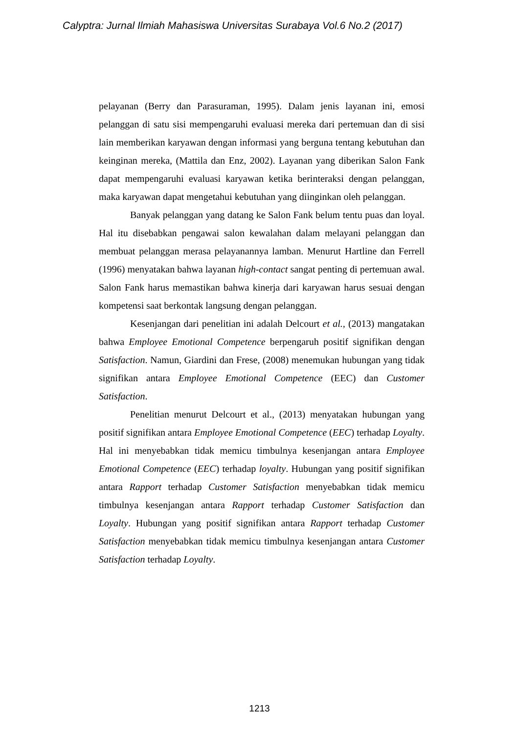Calyptra: Jurnal Ilmiah Mahasiswa Universitas Surabaya Vol.6 No.2 (2017)
pelayanan (Berry dan Parasuraman, 1995). Dalam jenis layanan ini, emosi pelanggan di satu sisi mempengaruhi evaluasi mereka dari pertemuan dan di sisi lain memberikan karyawan dengan informasi yang berguna tentang kebutuhan dan keinginan mereka, (Mattila dan Enz, 2002). Layanan yang diberikan Salon Fank dapat mempengaruhi evaluasi karyawan ketika berinteraksi dengan pelanggan, maka karyawan dapat mengetahui kebutuhan yang diinginkan oleh pelanggan.
Banyak pelanggan yang datang ke Salon Fank belum tentu puas dan loyal. Hal itu disebabkan pengawai salon kewalahan dalam melayani pelanggan dan membuat pelanggan merasa pelayanannya lamban. Menurut Hartline dan Ferrell (1996) menyatakan bahwa layanan high-contact sangat penting di pertemuan awal. Salon Fank harus memastikan bahwa kinerja dari karyawan harus sesuai dengan kompetensi saat berkontak langsung dengan pelanggan.
Kesenjangan dari penelitian ini adalah Delcourt et al., (2013) mangatakan bahwa Employee Emotional Competence berpengaruh positif signifikan dengan Satisfaction. Namun, Giardini dan Frese, (2008) menemukan hubungan yang tidak signifikan antara Employee Emotional Competence (EEC) dan Customer Satisfaction.
Penelitian menurut Delcourt et al., (2013) menyatakan hubungan yang positif signifikan antara Employee Emotional Competence (EEC) terhadap Loyalty. Hal ini menyebabkan tidak memicu timbulnya kesenjangan antara Employee Emotional Competence (EEC) terhadap loyalty. Hubungan yang positif signifikan antara Rapport terhadap Customer Satisfaction menyebabkan tidak memicu timbulnya kesenjangan antara Rapport terhadap Customer Satisfaction dan Loyalty. Hubungan yang positif signifikan antara Rapport terhadap Customer Satisfaction menyebabkan tidak memicu timbulnya kesenjangan antara Customer Satisfaction terhadap Loyalty.
1213